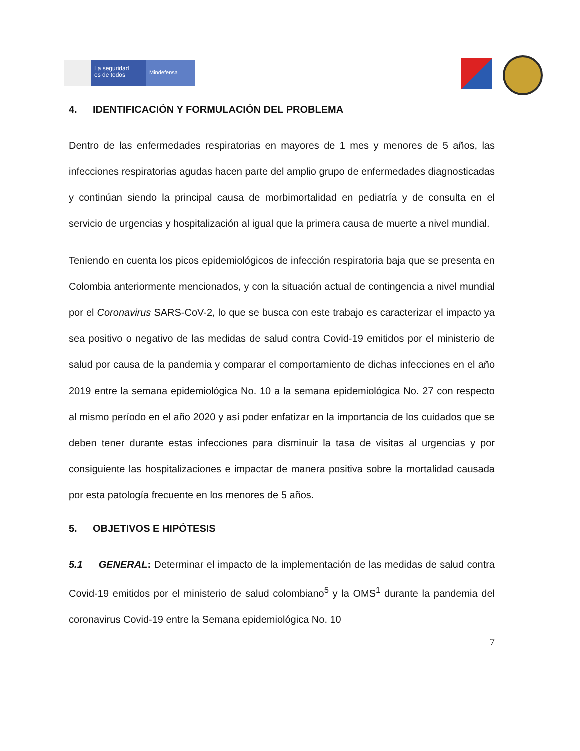La seguridad
es de todos
Mindefensa
4. IDENTIFICACIÓN Y FORMULACIÓN DEL PROBLEMA
Dentro de las enfermedades respiratorias en mayores de 1 mes y menores de 5 años, las infecciones respiratorias agudas hacen parte del amplio grupo de enfermedades diagnosticadas y continúan siendo la principal causa de morbimortalidad en pediatría y de consulta en el servicio de urgencias y hospitalización al igual que la primera causa de muerte a nivel mundial.
Teniendo en cuenta los picos epidemiológicos de infección respiratoria baja que se presenta en Colombia anteriormente mencionados, y con la situación actual de contingencia a nivel mundial por el Coronavirus SARS-CoV-2, lo que se busca con este trabajo es caracterizar el impacto ya sea positivo o negativo de las medidas de salud contra Covid-19 emitidos por el ministerio de salud por causa de la pandemia y comparar el comportamiento de dichas infecciones en el año 2019 entre la semana epidemiológica No. 10 a la semana epidemiológica No. 27 con respecto al mismo período en el año 2020 y así poder enfatizar en la importancia de los cuidados que se deben tener durante estas infecciones para disminuir la tasa de visitas al urgencias y por consiguiente las hospitalizaciones e impactar de manera positiva sobre la mortalidad causada por esta patología frecuente en los menores de 5 años.
5. OBJETIVOS E HIPÓTESIS
5.1 GENERAL: Determinar el impacto de la implementación de las medidas de salud contra Covid-19 emitidos por el ministerio de salud colombiano<sup>5</sup> y la OMS<sup>1</sup> durante la pandemia del coronavirus Covid-19 entre la Semana epidemiológica No. 10
7